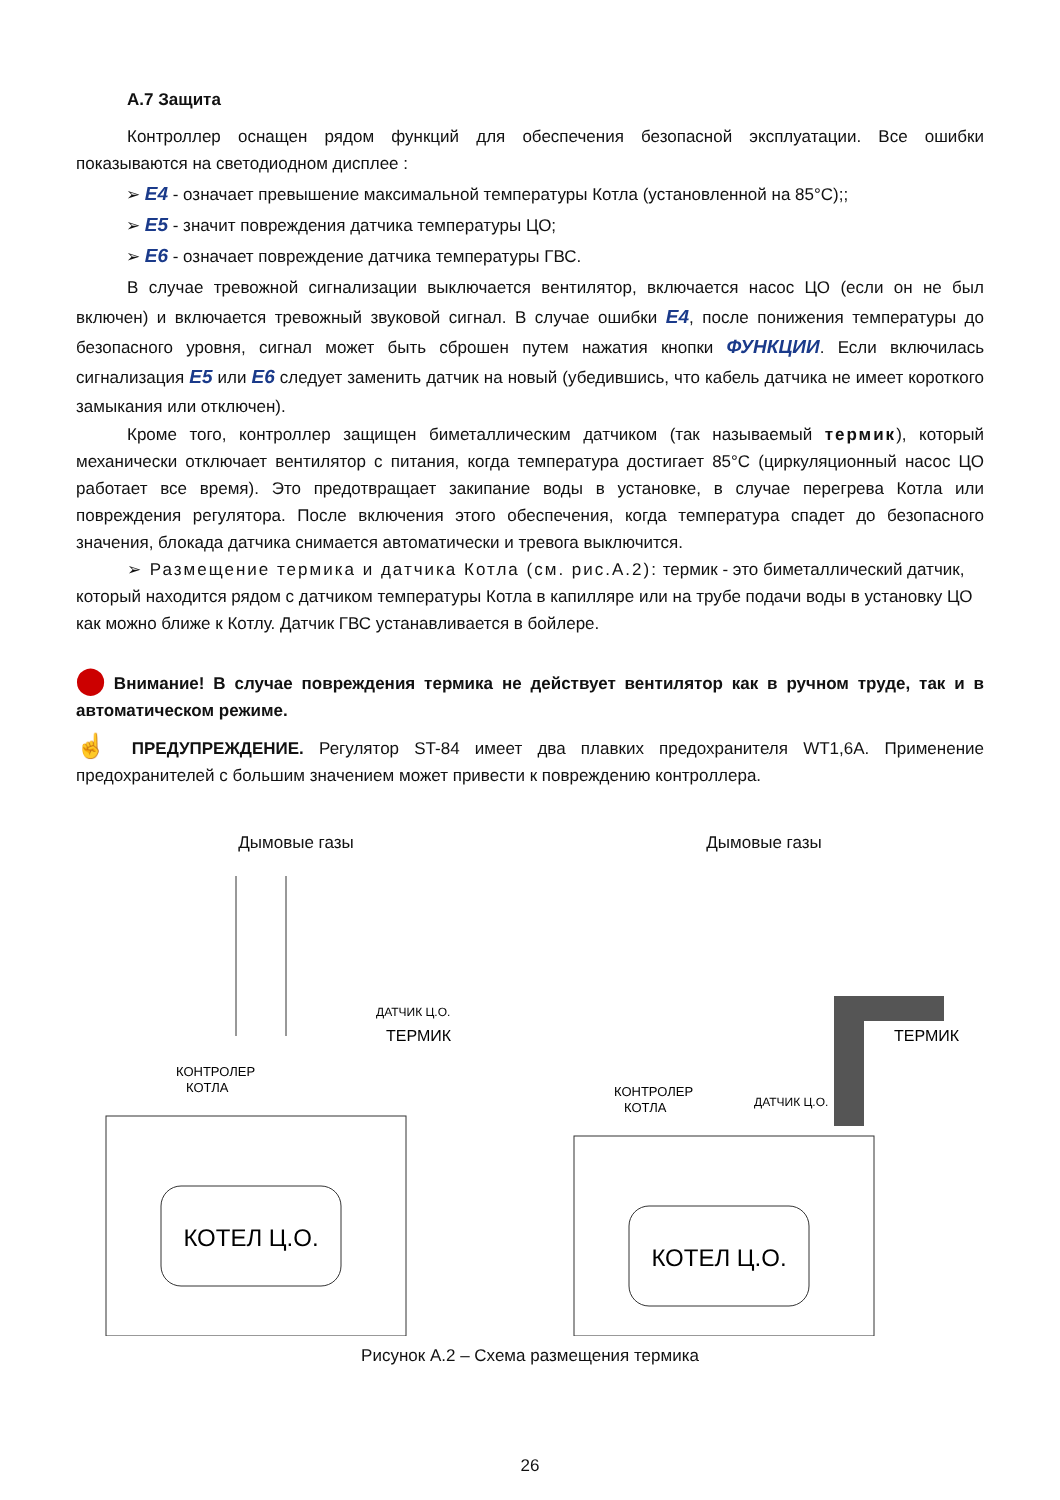А.7 Защита
Контроллер оснащен рядом функций для обеспечения безопасной эксплуатации. Все ошибки показываются на светодиодном дисплее :
➢ E4 - означает превышение максимальной температуры Котла (установленной на 85°C);;
➢ E5 - значит повреждения датчика температуры ЦО;
➢ E6 - означает повреждение датчика температуры ГВС.
В случае тревожной сигнализации выключается вентилятор, включается насос ЦО (если он не был включен) и включается тревожный звуковой сигнал. В случае ошибки E4, после понижения температуры до безопасного уровня, сигнал может быть сброшен путем нажатия кнопки ФУНКЦИИ. Если включилась сигнализация E5 или E6 следует заменить датчик на новый (убедившись, что кабель датчика не имеет короткого замыкания или отключен).
Кроме того, контроллер защищен биметаллическим датчиком (так называемый термик), который механически отключает вентилятор с питания, когда температура достигает 85°C (циркуляционный насос ЦО работает все время). Это предотвращает закипание воды в установке, в случае перегрева Котла или повреждения регулятора. После включения этого обеспечения, когда температура спадет до безопасного значения, блокада датчика снимается автоматически и тревога выключится.
➢ Размещение термика и датчика Котла (см. рис.А.2): термик - это биметаллический датчик, который находится рядом с датчиком температуры Котла в капилляре или на трубе подачи воды в установку ЦО как можно ближе к Котлу. Датчик ГВС устанавливается в бойлере.
⬤ Внимание! В случае повреждения термика не действует вентилятор как в ручном труде, так и в автоматическом режиме.
☝ ПРЕДУПРЕЖДЕНИЕ. Регулятор ST-84 имеет два плавких предохранителя WT1,6A. Применение предохранителей с большим значением может привести к повреждению контроллера.
Дымовые газы
КОТЕЛ Ц.О.
КОНТРОЛЕР
КОТЛА
ДАТЧИК Ц.О.
ТЕРМИК
Дымовые газы
КОТЕЛ Ц.О.
КОНТРОЛЕР
КОТЛА
ДАТЧИК Ц.О.
ТЕРМИК
Рисунок А.2 – Схема размещения термика
26